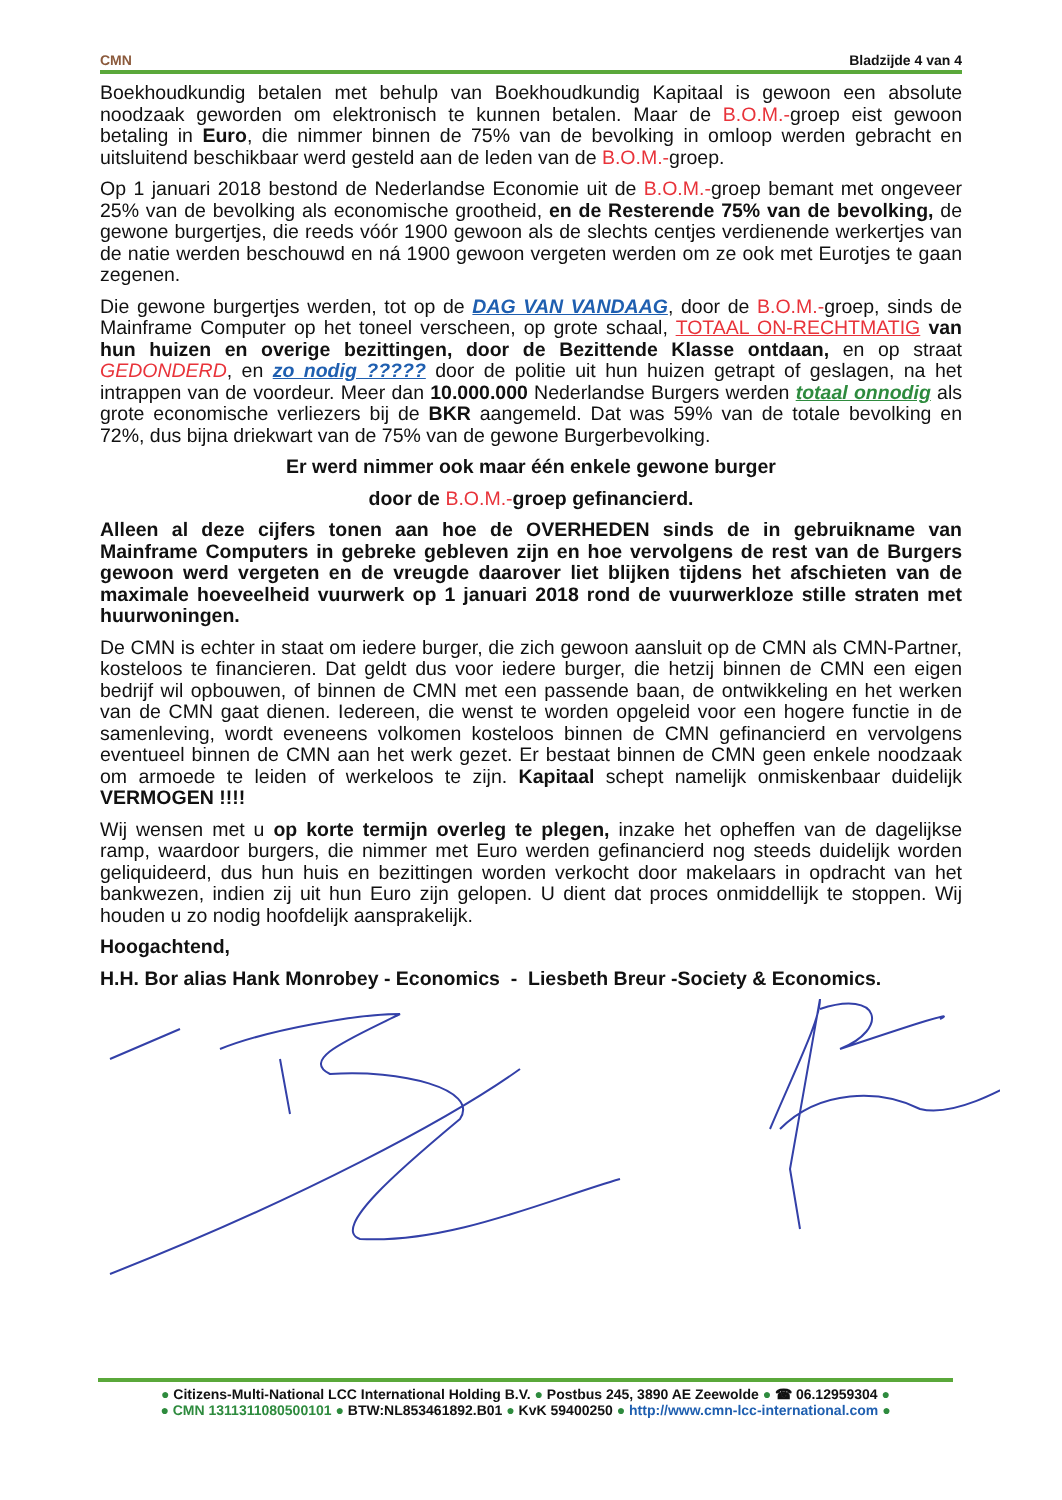CMN Bladzijde 4 van 4
Boekhoudkundig betalen met behulp van Boekhoudkundig Kapitaal is gewoon een absolute noodzaak geworden om elektronisch te kunnen betalen. Maar de B.O.M.-groep eist gewoon betaling in Euro, die nimmer binnen de 75% van de bevolking in omloop werden gebracht en uitsluitend beschikbaar werd gesteld aan de leden van de B.O.M.-groep.
Op 1 januari 2018 bestond de Nederlandse Economie uit de B.O.M.-groep bemant met ongeveer 25% van de bevolking als economische grootheid, en de Resterende 75% van de bevolking, de gewone burgertjes, die reeds vóór 1900 gewoon als de slechts centjes verdienende werkertjes van de natie werden beschouwd en ná 1900 gewoon vergeten werden om ze ook met Eurotjes te gaan zegenen.
Die gewone burgertjes werden, tot op de DAG VAN VANDAAG, door de B.O.M.-groep, sinds de Mainframe Computer op het toneel verscheen, op grote schaal, TOTAAL ON-RECHTMATIG van hun huizen en overige bezittingen, door de Bezittende Klasse ontdaan, en op straat GEDONDERD, en zo nodig ????? door de politie uit hun huizen getrapt of geslagen, na het intrappen van de voordeur. Meer dan 10.000.000 Nederlandse Burgers werden totaal onnodig als grote economische verliezers bij de BKR aangemeld. Dat was 59% van de totale bevolking en 72%, dus bijna driekwart van de 75% van de gewone Burgerbevolking.
Er werd nimmer ook maar één enkele gewone burger
door de B.O.M.-groep gefinancierd.
Alleen al deze cijfers tonen aan hoe de OVERHEDEN sinds de in gebruikname van Mainframe Computers in gebreke gebleven zijn en hoe vervolgens de rest van de Burgers gewoon werd vergeten en de vreugde daarover liet blijken tijdens het afschieten van de maximale hoeveelheid vuurwerk op 1 januari 2018 rond de vuurwerkloze stille straten met huurwoningen.
De CMN is echter in staat om iedere burger, die zich gewoon aansluit op de CMN als CMN-Partner, kosteloos te financieren. Dat geldt dus voor iedere burger, die hetzij binnen de CMN een eigen bedrijf wil opbouwen, of binnen de CMN met een passende baan, de ontwikkeling en het werken van de CMN gaat dienen. Iedereen, die wenst te worden opgeleid voor een hogere functie in de samenleving, wordt eveneens volkomen kosteloos binnen de CMN gefinancierd en vervolgens eventueel binnen de CMN aan het werk gezet. Er bestaat binnen de CMN geen enkele noodzaak om armoede te leiden of werkeloos te zijn. Kapitaal schept namelijk onmiskenbaar duidelijk VERMOGEN !!!!
Wij wensen met u op korte termijn overleg te plegen, inzake het opheffen van de dagelijkse ramp, waardoor burgers, die nimmer met Euro werden gefinancierd nog steeds duidelijk worden geliquideerd, dus hun huis en bezittingen worden verkocht door makelaars in opdracht van het bankwezen, indien zij uit hun Euro zijn gelopen. U dient dat proces onmiddellijk te stoppen. Wij houden u zo nodig hoofdelijk aansprakelijk.
Hoogachtend,
H.H. Bor alias Hank Monrobey - Economics - Liesbeth Breur -Society & Economics.
● Citizens-Multi-National LCC International Holding B.V. ● Postbus 245, 3890 AE Zeewolde ● ☎ 06.12959304 ●
● CMN 1311311080500101 ● BTW:NL853461892.B01 ● KvK 59400250 ● http://www.cmn-lcc-international.com ●